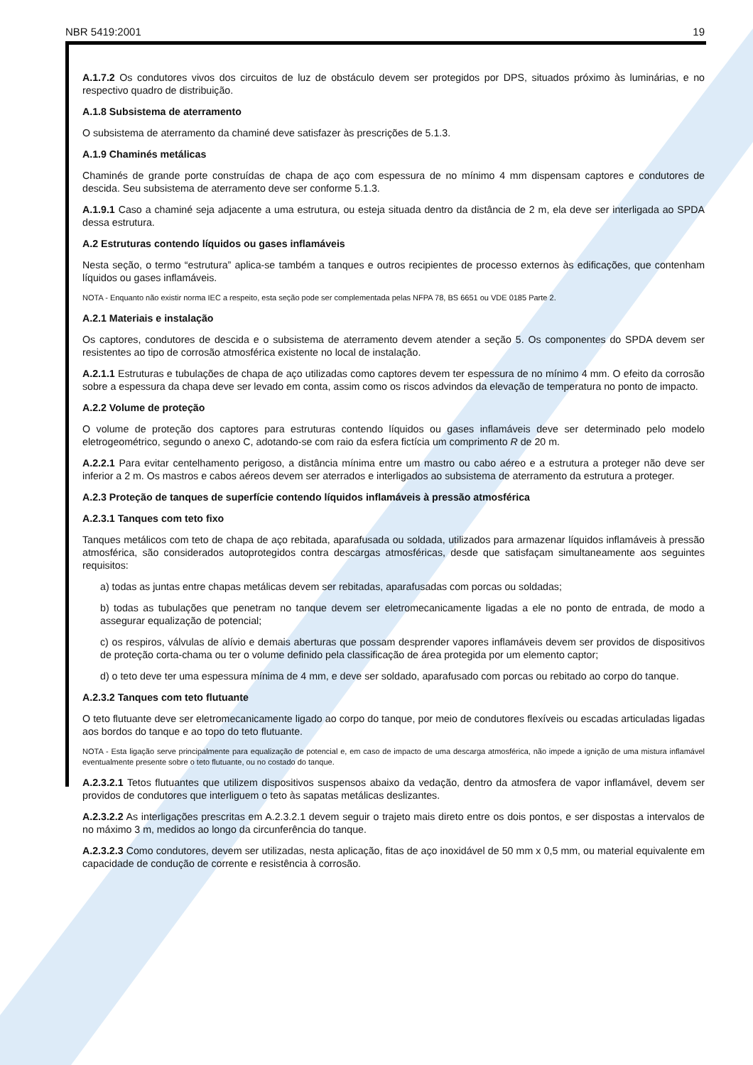NBR 5419:2001 19
A.1.7.2 Os condutores vivos dos circuitos de luz de obstáculo devem ser protegidos por DPS, situados próximo às luminárias, e no respectivo quadro de distribuição.
A.1.8 Subsistema de aterramento
O subsistema de aterramento da chaminé deve satisfazer às prescrições de 5.1.3.
A.1.9 Chaminés metálicas
Chaminés de grande porte construídas de chapa de aço com espessura de no mínimo 4 mm dispensam captores e condutores de descida. Seu subsistema de aterramento deve ser conforme 5.1.3.
A.1.9.1 Caso a chaminé seja adjacente a uma estrutura, ou esteja situada dentro da distância de 2 m, ela deve ser interligada ao SPDA dessa estrutura.
A.2 Estruturas contendo líquidos ou gases inflamáveis
Nesta seção, o termo “estrutura” aplica-se também a tanques e outros recipientes de processo externos às edificações, que contenham líquidos ou gases inflamáveis.
NOTA - Enquanto não existir norma IEC a respeito, esta seção pode ser complementada pelas NFPA 78, BS 6651 ou VDE 0185 Parte 2.
A.2.1 Materiais e instalação
Os captores, condutores de descida e o subsistema de aterramento devem atender a seção 5. Os componentes do SPDA devem ser resistentes ao tipo de corrosão atmosférica existente no local de instalação.
A.2.1.1 Estruturas e tubulações de chapa de aço utilizadas como captores devem ter espessura de no mínimo 4 mm. O efeito da corrosão sobre a espessura da chapa deve ser levado em conta, assim como os riscos advindos da elevação de temperatura no ponto de impacto.
A.2.2 Volume de proteção
O volume de proteção dos captores para estruturas contendo líquidos ou gases inflamáveis deve ser determinado pelo modelo eletrogeométrico, segundo o anexo C, adotando-se com raio da esfera fictícia um comprimento R de 20 m.
A.2.2.1 Para evitar centelhamento perigoso, a distância mínima entre um mastro ou cabo aéreo e a estrutura a proteger não deve ser inferior a 2 m. Os mastros e cabos aéreos devem ser aterrados e interligados ao subsistema de aterramento da estrutura a proteger.
A.2.3 Proteção de tanques de superfície contendo líquidos inflamáveis à pressão atmosférica
A.2.3.1 Tanques com teto fixo
Tanques metálicos com teto de chapa de aço rebitada, aparafusada ou soldada, utilizados para armazenar líquidos inflamáveis à pressão atmosférica, são considerados autoprotegidos contra descargas atmosféricas, desde que satisfaçam simultaneamente aos seguintes requisitos:
a) todas as juntas entre chapas metálicas devem ser rebitadas, aparafusadas com porcas ou soldadas;
b) todas as tubulações que penetram no tanque devem ser eletromecanicamente ligadas a ele no ponto de entrada, de modo a assegurar equalização de potencial;
c) os respiros, válvulas de alívio e demais aberturas que possam desprender vapores inflamáveis devem ser providos de dispositivos de proteção corta-chama ou ter o volume definido pela classificação de área protegida por um elemento captor;
d) o teto deve ter uma espessura mínima de 4 mm, e deve ser soldado, aparafusado com porcas ou rebitado ao corpo do tanque.
A.2.3.2 Tanques com teto flutuante
O teto flutuante deve ser eletromecanicamente ligado ao corpo do tanque, por meio de condutores flexíveis ou escadas articuladas ligadas aos bordos do tanque e ao topo do teto flutuante.
NOTA - Esta ligação serve principalmente para equalização de potencial e, em caso de impacto de uma descarga atmosférica, não impede a ignição de uma mistura inflamável eventualmente presente sobre o teto flutuante, ou no costado do tanque.
A.2.3.2.1 Tetos flutuantes que utilizem dispositivos suspensos abaixo da vedação, dentro da atmosfera de vapor inflamável, devem ser providos de condutores que interliguem o teto às sapatas metálicas deslizantes.
A.2.3.2.2 As interligações prescritas em A.2.3.2.1 devem seguir o trajeto mais direto entre os dois pontos, e ser dispostas a intervalos de no máximo 3 m, medidos ao longo da circunferência do tanque.
A.2.3.2.3 Como condutores, devem ser utilizadas, nesta aplicação, fitas de aço inoxidável de 50 mm x 0,5 mm, ou material equivalente em capacidade de condução de corrente e resistência à corrosão.